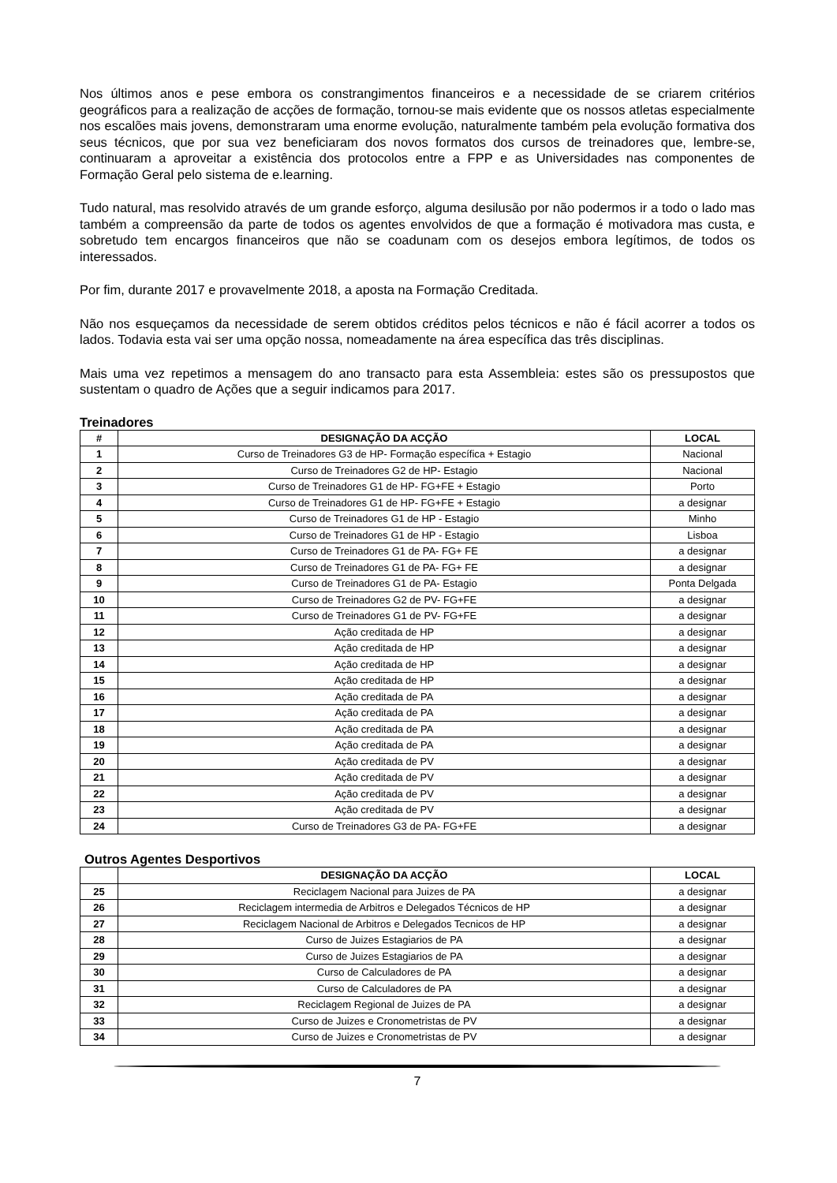Nos últimos anos e pese embora os constrangimentos financeiros e a necessidade de se criarem critérios geográficos para a realização de acções de formação, tornou-se mais evidente que os nossos atletas especialmente nos escalões mais jovens, demonstraram uma enorme evolução, naturalmente também pela evolução formativa dos seus técnicos, que por sua vez beneficiaram dos novos formatos dos cursos de treinadores que, lembre-se, continuaram a aproveitar a existência dos protocolos entre a FPP e as Universidades nas componentes de Formação Geral pelo sistema de e.learning.
Tudo natural, mas resolvido através de um grande esforço, alguma desilusão por não podermos ir a todo o lado mas também a compreensão da parte de todos os agentes envolvidos de que a formação é motivadora mas custa, e sobretudo tem encargos financeiros que não se coadunam com os desejos embora legítimos, de todos os interessados.
Por fim, durante 2017 e provavelmente 2018, a aposta na Formação Creditada.
Não nos esqueçamos da necessidade de serem obtidos créditos pelos técnicos e não é fácil acorrer a todos os lados. Todavia esta vai ser uma opção nossa, nomeadamente na área específica das três disciplinas.
Mais uma vez repetimos a mensagem do ano transacto para esta Assembleia: estes são os pressupostos que sustentam o quadro de Ações que a seguir indicamos para 2017.
Treinadores
| # | DESIGNAÇÃO DA ACÇÃO | LOCAL |
| --- | --- | --- |
| 1 | Curso de Treinadores G3 de HP- Formação específica + Estagio | Nacional |
| 2 | Curso de Treinadores G2 de HP- Estagio | Nacional |
| 3 | Curso de Treinadores G1 de HP- FG+FE + Estagio | Porto |
| 4 | Curso de Treinadores G1 de HP- FG+FE + Estagio | a designar |
| 5 | Curso de Treinadores G1 de HP - Estagio | Minho |
| 6 | Curso de Treinadores G1 de HP - Estagio | Lisboa |
| 7 | Curso de Treinadores G1 de PA- FG+ FE | a designar |
| 8 | Curso de Treinadores G1 de PA- FG+ FE | a designar |
| 9 | Curso de Treinadores G1 de PA- Estagio | Ponta Delgada |
| 10 | Curso de Treinadores G2 de PV- FG+FE | a designar |
| 11 | Curso de Treinadores G1 de PV- FG+FE | a designar |
| 12 | Ação creditada de HP | a designar |
| 13 | Ação creditada de HP | a designar |
| 14 | Ação creditada de HP | a designar |
| 15 | Ação creditada de HP | a designar |
| 16 | Ação creditada de PA | a designar |
| 17 | Ação creditada de PA | a designar |
| 18 | Ação creditada de PA | a designar |
| 19 | Ação creditada de PA | a designar |
| 20 | Ação creditada de PV | a designar |
| 21 | Ação creditada de PV | a designar |
| 22 | Ação creditada de PV | a designar |
| 23 | Ação creditada de PV | a designar |
| 24 | Curso de Treinadores G3 de PA- FG+FE | a designar |
Outros Agentes Desportivos
| | DESIGNAÇÃO DA ACÇÃO | LOCAL |
| --- | --- | --- |
| 25 | Reciclagem Nacional para Juizes de PA | a designar |
| 26 | Reciclagem intermedia de Arbitros e Delegados Técnicos de HP | a designar |
| 27 | Reciclagem Nacional de Arbitros e Delegados Tecnicos de HP | a designar |
| 28 | Curso de Juizes Estagiarios de PA | a designar |
| 29 | Curso de Juizes Estagiarios de PA | a designar |
| 30 | Curso de Calculadores de PA | a designar |
| 31 | Curso de Calculadores de PA | a designar |
| 32 | Reciclagem Regional de Juizes de PA | a designar |
| 33 | Curso de Juizes e Cronometristas de PV | a designar |
| 34 | Curso de Juizes e Cronometristas de PV | a designar |
7